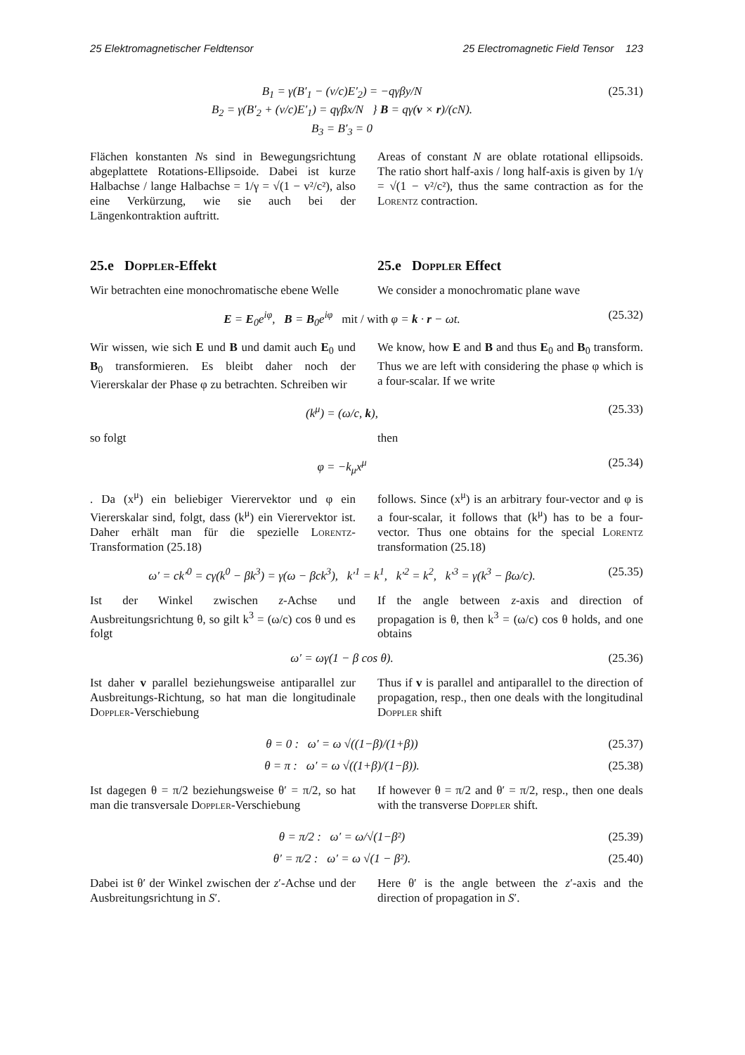25 Elektromagnetischer Feldtensor 25 Electromagnetic Field Tensor 123
B<sub>1</sub> = γ(B′<sub>1</sub> − (v/c)E′<sub>2</sub>) = −qγβy/N
B<sub>2</sub> = γ(B′<sub>2</sub> + (v/c)E′<sub>1</sub>) = qγβx/N } B = qγ(v × r)/(cN).
B<sub>3</sub> = B′<sub>3</sub> = 0
(25.31)
Flächen konstanten Ns sind in Bewegungsrichtung abgeplattete Rotations-Ellipsoide. Dabei ist kurze Halbachse / lange Halbachse = 1/γ = √(1 − v²/c²), also eine Verkürzung, wie sie auch bei der Längenkontraktion auftritt.
Areas of constant N are oblate rotational ellipsoids. The ratio short half-axis / long half-axis is given by 1/γ = √(1 − v²/c²), thus the same contraction as for the Lorentz contraction.
25.e Doppler-Effekt 25.e Doppler Effect
Wir betrachten eine monochromatische ebene Welle
We consider a monochromatic plane wave
E = E<sub>0</sub>e<sup>iφ</sup>, B = B<sub>0</sub>e<sup>iφ</sup> mit / with φ = k · r − ωt.
(25.32)
Wir wissen, wie sich E und B und damit auch E<sub>0</sub> und B<sub>0</sub> transformieren. Es bleibt daher noch der Viererskalar der Phase φ zu betrachten. Schreiben wir
We know, how E and B and thus E<sub>0</sub> and B<sub>0</sub> transform. Thus we are left with considering the phase φ which is a four-scalar. If we write
(k<sup>μ</sup>) = (ω/c, k), (25.33)
so folgt then
φ = −k<sub>μ</sub>x<sup>μ</sup> (25.34)
. Da (x<sup>μ</sup>) ein beliebiger Vierervektor und φ ein Viererskalar sind, folgt, dass (k<sup>μ</sup>) ein Vierervektor ist. Daher erhält man für die spezielle Lorentz-Transformation (25.18)
follows. Since (x<sup>μ</sup>) is an arbitrary four-vector and φ is a four-scalar, it follows that (k<sup>μ</sup>) has to be a four-vector. Thus one obtains for the special Lorentz transformation (25.18)
ω′ = ck′<sup>0</sup> = cγ(k<sup>0</sup> − βk<sup>3</sup>) = γ(ω − βck<sup>3</sup>), k′<sup>1</sup> = k<sup>1</sup>, k′<sup>2</sup> = k<sup>2</sup>, k′<sup>3</sup> = γ(k<sup>3</sup> − βω/c).
(25.35)
Ist der Winkel zwischen z-Achse und Ausbreitungsrichtung θ, so gilt k<sup>3</sup> = (ω/c) cos θ und es folgt
If the angle between z-axis and direction of propagation is θ, then k<sup>3</sup> = (ω/c) cos θ holds, and one obtains
ω′ = ωγ(1 − β cos θ). (25.36)
Ist daher v parallel beziehungsweise antiparallel zur Ausbreitungs-Richtung, so hat man die longitudinale Doppler-Verschiebung
Thus if v is parallel and antiparallel to the direction of propagation, resp., then one deals with the longitudinal Doppler shift
θ = 0 : ω′ = ω √((1−β)/(1+β))
(25.37)
θ = π : ω′ = ω √((1+β)/(1−β)).
(25.38)
Ist dagegen θ = π/2 beziehungsweise θ′ = π/2, so hat man die transversale Doppler-Verschiebung
If however θ = π/2 and θ′ = π/2, resp., then one deals with the transverse Doppler shift.
θ = π/2 : ω′ = ω/√(1−β²) (25.39)
θ′ = π/2 : ω′ = ω √(1 − β²). (25.40)
Dabei ist θ′ der Winkel zwischen der z′-Achse und der Ausbreitungsrichtung in S′.
Here θ′ is the angle between the z′-axis and the direction of propagation in S′.